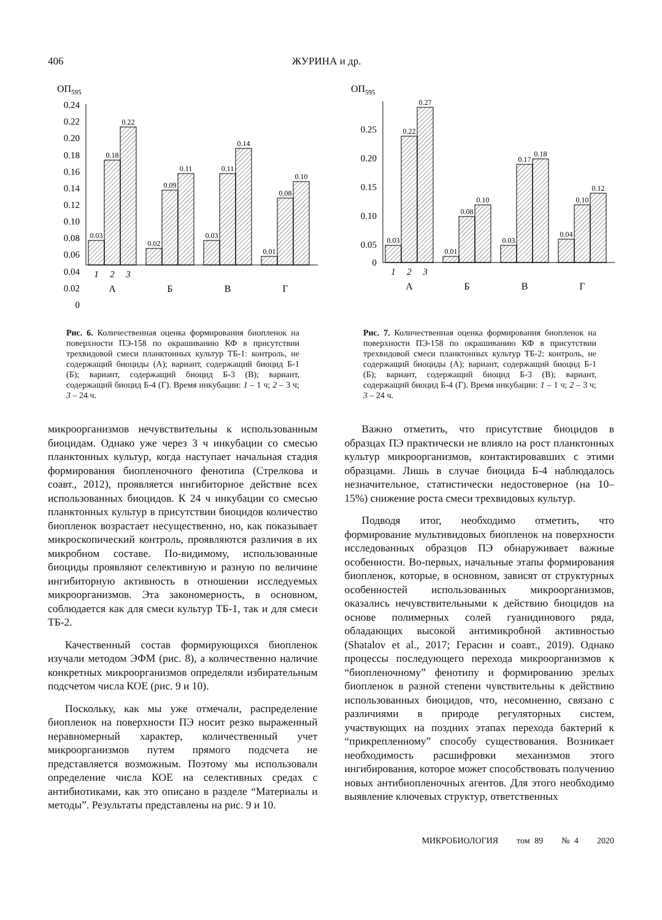406 ЖУРИНА и др.
ОП595
0.24
0.22
0.20
0.18
0.16
0.14
0.12
0.10
0.08
0.06
0.04
0.02
0
0.03
0.18
0.22
0.02
0.09
0.11
0.03
0.11
0.14
0.01
0.08
0.10
1
2
3
А
Б
В
Г
Рис. 6. Количественная оценка формирования биопленок на поверхности ПЭ-158 по окрашиванию КФ в присутствии трехвидовой смеси планктонных культур ТБ-1: контроль, не содержащий биоциды (А); вариант, содержащий биоцид Б-1 (Б); вариант, содержащий биоцид Б-3 (В); вариант, содержащий биоцид Б-4 (Г). Время инкубации: 1 – 1 ч; 2 – 3 ч; 3 – 24 ч.
ОП595
0.25
0.20
0.15
0.10
0.05
0
0.03
0.22
0.27
0.01
0.08
0.10
0.03
0.17
0.18
0.04
0.10
0.12
1
2
3
А
Б
В
Г
Рис. 7. Количественная оценка формирования биопленок на поверхности ПЭ-158 по окрашиванию КФ в присутствии трехвидовой смеси планктонных культур ТБ-2: контроль, не содержащий биоциды (А); вариант, содержащий биоцид Б-1 (Б); вариант, содержащий биоцид Б-3 (В); вариант, содержащий биоцид Б-4 (Г). Время инкубации: 1 – 1 ч; 2 – 3 ч; 3 – 24 ч.
микроорганизмов нечувствительны к использованным биоцидам. Однако уже через 3 ч инкубации со смесью планктонных культур, когда наступает начальная стадия формирования биопленочного фенотипа (Стрелкова и соавт., 2012), проявляется ингибиторное действие всех использованных биоцидов. К 24 ч инкубации со смесью планктонных культур в присутствии биоцидов количество биопленок возрастает несущественно, но, как показывает микроскопический контроль, проявляются различия в их микробном составе. По-видимому, использованные биоциды проявляют селективную и разную по величине ингибиторную активность в отношении исследуемых микроорганизмов. Эта закономерность, в основном, соблюдается как для смеси культур ТБ-1, так и для смеси ТБ-2.
Качественный состав формирующихся биопленок изучали методом ЭФМ (рис. 8), а количественно наличие конкретных микроорганизмов определяли избирательным подсчетом числа КОЕ (рис. 9 и 10).
Поскольку, как мы уже отмечали, распределение биопленок на поверхности ПЭ носит резко выраженный неравномерный характер, количественный учет микроорганизмов путем прямого подсчета не представляется возможным. Поэтому мы использовали определение числа КОЕ на селективных средах с антибиотиками, как это описано в разделе “Материалы и методы”. Результаты представлены на рис. 9 и 10.
Важно отметить, что присутствие биоцидов в образцах ПЭ практически не влияло на рост планктонных культур микроорганизмов, контактировавших с этими образцами. Лишь в случае биоцида Б-4 наблюдалось незначительное, статистически недостоверное (на 10–15%) снижение роста смеси трехвидовых культур.
Подводя итог, необходимо отметить, что формирование мультивидовых биопленок на поверхности исследованных образцов ПЭ обнаруживает важные особенности. Во-первых, начальные этапы формирования биопленок, которые, в основном, зависят от структурных особенностей использованных микроорганизмов, оказались нечувствительными к действию биоцидов на основе полимерных солей гуанидинового ряда, обладающих высокой антимикробной активностью (Shatalov et al., 2017; Герасин и соавт., 2019). Однако процессы последующего перехода микроорганизмов к “биопленочному” фенотипу и формированию зрелых биопленок в разной степени чувствительны к действию использованных биоцидов, что, несомненно, связано с различиями в природе регуляторных систем, участвующих на поздних этапах перехода бактерий к “прикрепленному” способу существования. Возникает необходимость расшифровки механизмов этого ингибирования, которое может способствовать получению новых антибиопленочных агентов. Для этого необходимо выявление ключевых структур, ответственных
МИКРОБИОЛОГИЯ том 89 № 4 2020